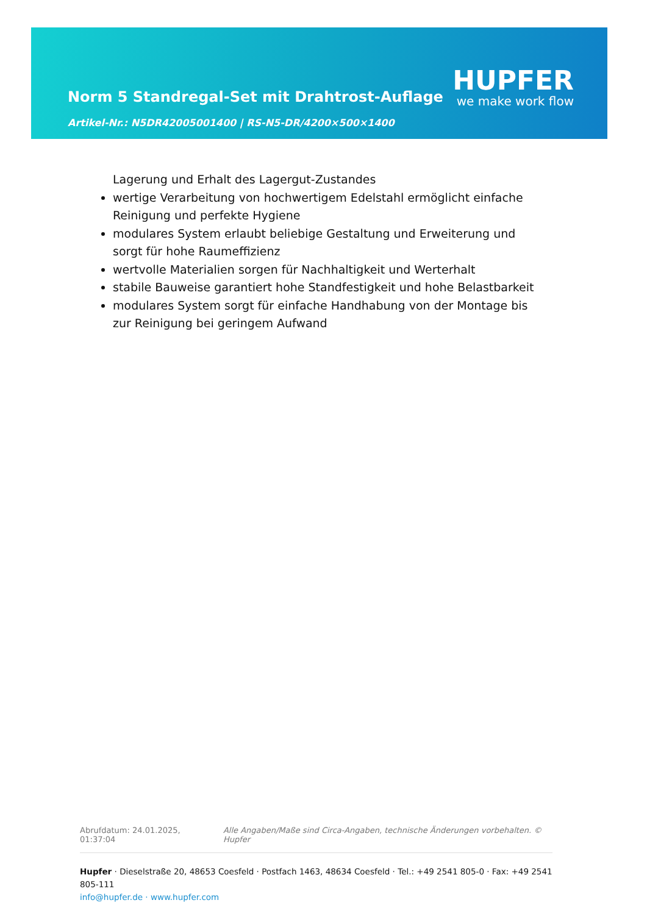Norm 5 Standregal-Set mit Drahtrost-Auflage
HUPFER
we make work flow
Artikel-Nr.: N5DR42005001400 | RS-N5-DR/4200×500×1400
Lagerung und Erhalt des Lagergut-Zustandes
wertige Verarbeitung von hochwertigem Edelstahl ermöglicht einfache Reinigung und perfekte Hygiene
modulares System erlaubt beliebige Gestaltung und Erweiterung und sorgt für hohe Raumeffizienz
wertvolle Materialien sorgen für Nachhaltigkeit und Werterhalt
stabile Bauweise garantiert hohe Standfestigkeit und hohe Belastbarkeit
modulares System sorgt für einfache Handhabung von der Montage bis zur Reinigung bei geringem Aufwand
Abrufdatum: 24.01.2025, 01:37:04 Alle Angaben/Maße sind Circa-Angaben, technische Änderungen vorbehalten. © Hupfer
Hupfer · Dieselstraße 20, 48653 Coesfeld · Postfach 1463, 48634 Coesfeld · Tel.: +49 2541 805-0 · Fax: +49 2541 805-111
info@hupfer.de · www.hupfer.com